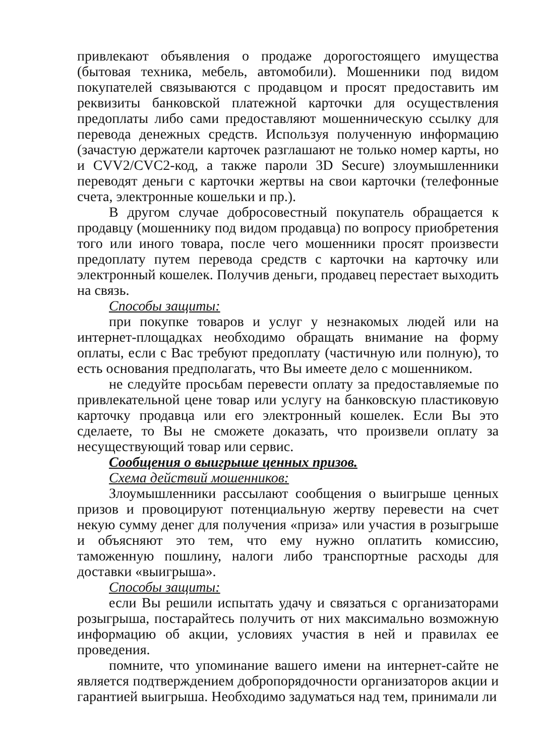привлекают объявления о продаже дорогостоящего имущества (бытовая техника, мебель, автомобили). Мошенники под видом покупателей связываются с продавцом и просят предоставить им реквизиты банковской платежной карточки для осуществления предоплаты либо сами предоставляют мошенническую ссылку для перевода денежных средств. Используя полученную информацию (зачастую держатели карточек разглашают не только номер карты, но и CVV2/CVC2-код, а также пароли 3D Secure) злоумышленники переводят деньги с карточки жертвы на свои карточки (телефонные счета, электронные кошельки и пр.).
В другом случае добросовестный покупатель обращается к продавцу (мошеннику под видом продавца) по вопросу приобретения того или иного товара, после чего мошенники просят произвести предоплату путем перевода средств с карточки на карточку или электронный кошелек. Получив деньги, продавец перестает выходить на связь.
Способы защиты:
при покупке товаров и услуг у незнакомых людей или на интернет-площадках необходимо обращать внимание на форму оплаты, если с Вас требуют предоплату (частичную или полную), то есть основания предполагать, что Вы имеете дело с мошенником.
не следуйте просьбам перевести оплату за предоставляемые по привлекательной цене товар или услугу на банковскую пластиковую карточку продавца или его электронный кошелек. Если Вы это сделаете, то Вы не сможете доказать, что произвели оплату за несуществующий товар или сервис.
Сообщения о выигрыше ценных призов.
Схема действий мошенников:
Злоумышленники рассылают сообщения о выигрыше ценных призов и провоцируют потенциальную жертву перевести на счет некую сумму денег для получения «приза» или участия в розыгрыше и объясняют это тем, что ему нужно оплатить комиссию, таможенную пошлину, налоги либо транспортные расходы для доставки «выигрыша».
Способы защиты:
если Вы решили испытать удачу и связаться с организаторами розыгрыша, постарайтесь получить от них максимально возможную информацию об акции, условиях участия в ней и правилах ее проведения.
помните, что упоминание вашего имени на интернет-сайте не является подтверждением добропорядочности организаторов акции и гарантией выигрыша. Необходимо задуматься над тем, принимали ли